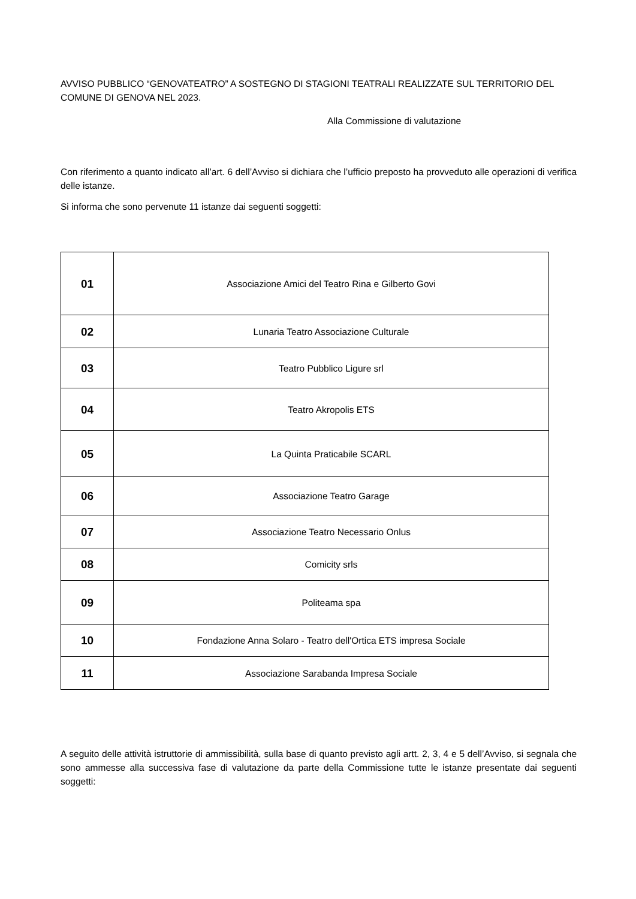AVVISO PUBBLICO “GENOVATEATRO” A SOSTEGNO DI STAGIONI TEATRALI REALIZZATE SUL TERRITORIO DEL COMUNE DI GENOVA NEL 2023.
Alla Commissione di valutazione
Con riferimento a quanto indicato all’art. 6 dell’Avviso si dichiara che l’ufficio preposto ha provveduto alle operazioni di verifica delle istanze.
Si informa che sono pervenute 11 istanze dai seguenti soggetti:
| 01 | Associazione Amici del Teatro Rina e Gilberto Govi |
| 02 | Lunaria Teatro Associazione Culturale |
| 03 | Teatro Pubblico Ligure srl |
| 04 | Teatro Akropolis ETS |
| 05 | La Quinta Praticabile SCARL |
| 06 | Associazione Teatro Garage |
| 07 | Associazione Teatro Necessario Onlus |
| 08 | Comicity srls |
| 09 | Politeama spa |
| 10 | Fondazione Anna Solaro - Teatro dell'Ortica ETS impresa Sociale |
| 11 | Associazione Sarabanda Impresa Sociale |
A seguito delle attività istruttorie di ammissibilità, sulla base di quanto previsto agli artt. 2, 3, 4 e 5 dell’Avviso, si segnala che sono ammesse alla successiva fase di valutazione da parte della Commissione tutte le istanze presentate dai seguenti soggetti: